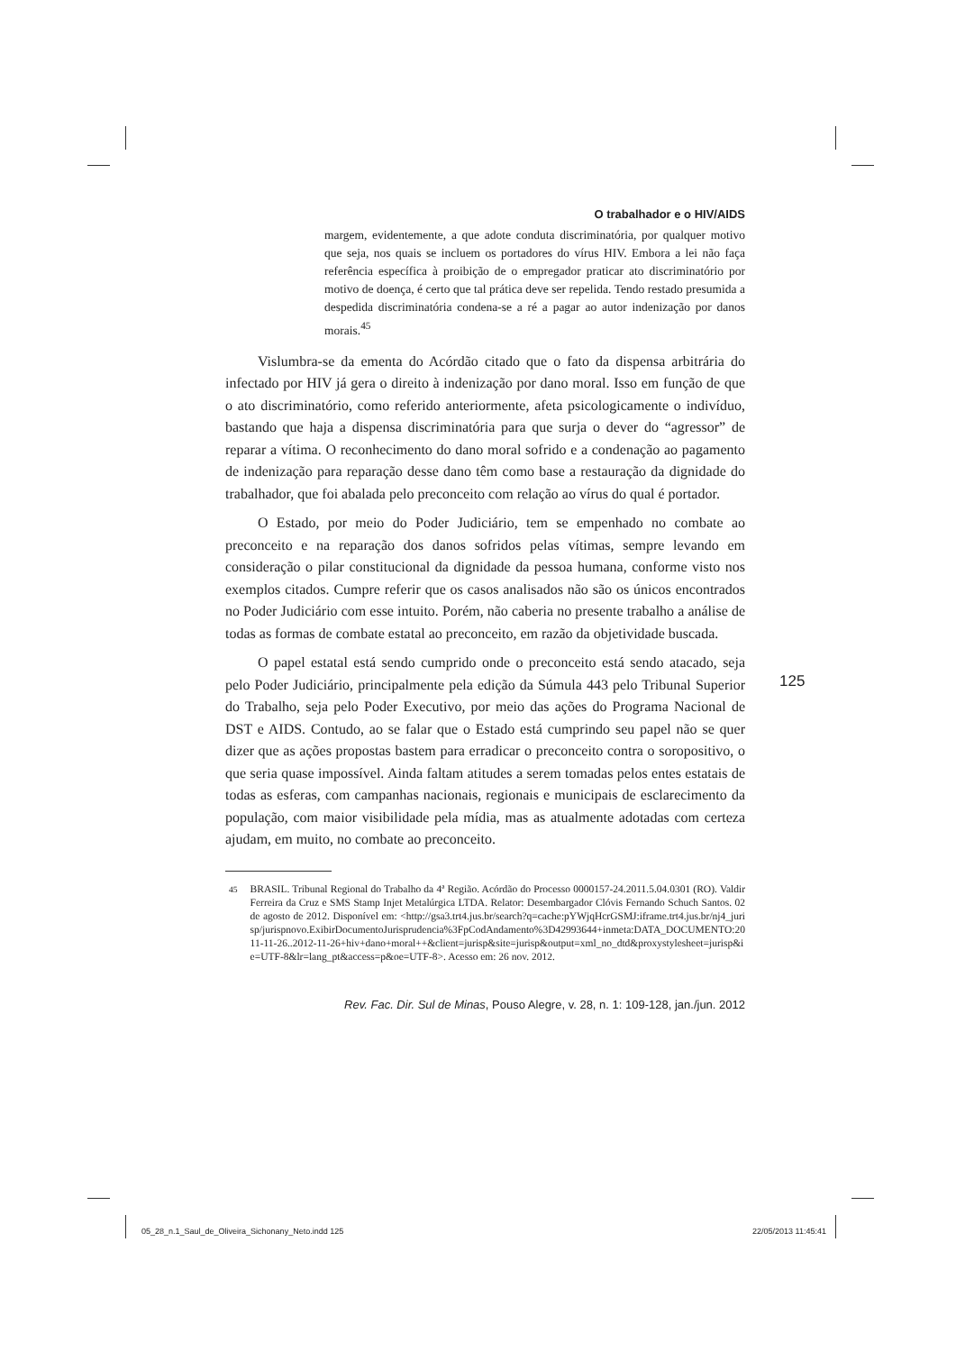O trabalhador e o HIV/AIDS
margem, evidentemente, a que adote conduta discriminatória, por qualquer motivo que seja, nos quais se incluem os portadores do vírus HIV. Embora a lei não faça referência específica à proibição de o empregador praticar ato discriminatório por motivo de doença, é certo que tal prática deve ser repelida. Tendo restado presumida a despedida discriminatória condena-se a ré a pagar ao autor indenização por danos morais.<sup>45</sup>
Vislumbra-se da ementa do Acórdão citado que o fato da dispensa arbitrária do infectado por HIV já gera o direito à indenização por dano moral. Isso em função de que o ato discriminatório, como referido anteriormente, afeta psicologicamente o indivíduo, bastando que haja a dispensa discriminatória para que surja o dever do “agressor” de reparar a vítima. O reconhecimento do dano moral sofrido e a condenação ao pagamento de indenização para reparação desse dano têm como base a restauração da dignidade do trabalhador, que foi abalada pelo preconceito com relação ao vírus do qual é portador.
O Estado, por meio do Poder Judiciário, tem se empenhado no combate ao preconceito e na reparação dos danos sofridos pelas vítimas, sempre levando em consideração o pilar constitucional da dignidade da pessoa humana, conforme visto nos exemplos citados. Cumpre referir que os casos analisados não são os únicos encontrados no Poder Judiciário com esse intuito. Porém, não caberia no presente trabalho a análise de todas as formas de combate estatal ao preconceito, em razão da objetividade buscada.
O papel estatal está sendo cumprido onde o preconceito está sendo atacado, seja pelo Poder Judiciário, principalmente pela edição da Súmula 443 pelo Tribunal Superior do Trabalho, seja pelo Poder Executivo, por meio das ações do Programa Nacional de DST e AIDS. Contudo, ao se falar que o Estado está cumprindo seu papel não se quer dizer que as ações propostas bastem para erradicar o preconceito contra o soropositivo, o que seria quase impossível. Ainda faltam atitudes a serem tomadas pelos entes estatais de todas as esferas, com campanhas nacionais, regionais e municipais de esclarecimento da população, com maior visibilidade pela mídia, mas as atualmente adotadas com certeza ajudam, em muito, no combate ao preconceito.
<sup>45</sup> BRASIL. Tribunal Regional do Trabalho da 4ª Região. Acórdão do Processo 0000157-24.2011.5.04.0301 (RO). Valdir Ferreira da Cruz e SMS Stamp Injet Metalúrgica LTDA. Relator: Desembargador Clóvis Fernando Schuch Santos. 02 de agosto de 2012. Disponível em: <http://gsa3.trt4.jus.br/search?q=cache:pYWjqHcrGSMJ:iframe.trt4.jus.br/nj4_jurisp/jurispnovo.ExibirDocumentoJurisprudencia%3FpCodAndamento%3D42993644+inmeta:DATA_DOCUMENTO:2011-11-26..2012-11-26+hiv+dano+moral++&client=jurisp&site=jurisp&output=xml_no_dtd&proxystylesheet=jurisp&ie=UTF-8&lr=lang_pt&access=p&oe=UTF-8>. Acesso em: 26 nov. 2012.
Rev. Fac. Dir. Sul de Minas, Pouso Alegre, v. 28, n. 1: 109-128, jan./jun. 2012
125
05_28_n.1_Saul_de_Oliveira_Sichonany_Neto.indd 125 22/05/2013 11:45:41